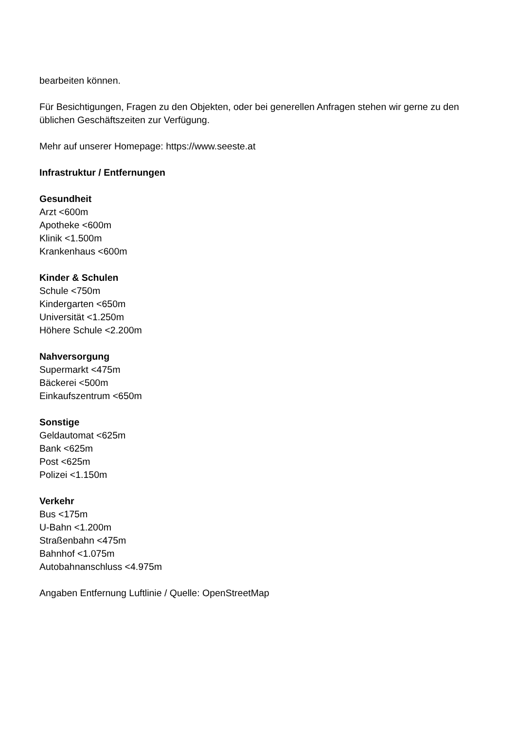bearbeiten können.
Für Besichtigungen, Fragen zu den Objekten, oder bei generellen Anfragen stehen wir gerne zu den üblichen Geschäftszeiten zur Verfügung.
Mehr auf unserer Homepage: https://www.seeste.at
Infrastruktur / Entfernungen
Gesundheit
Arzt <600m
Apotheke <600m
Klinik <1.500m
Krankenhaus <600m
Kinder & Schulen
Schule <750m
Kindergarten <650m
Universität <1.250m
Höhere Schule <2.200m
Nahversorgung
Supermarkt <475m
Bäckerei <500m
Einkaufszentrum <650m
Sonstige
Geldautomat <625m
Bank <625m
Post <625m
Polizei <1.150m
Verkehr
Bus <175m
U-Bahn <1.200m
Straßenbahn <475m
Bahnhof <1.075m
Autobahnanschluss <4.975m
Angaben Entfernung Luftlinie / Quelle: OpenStreetMap